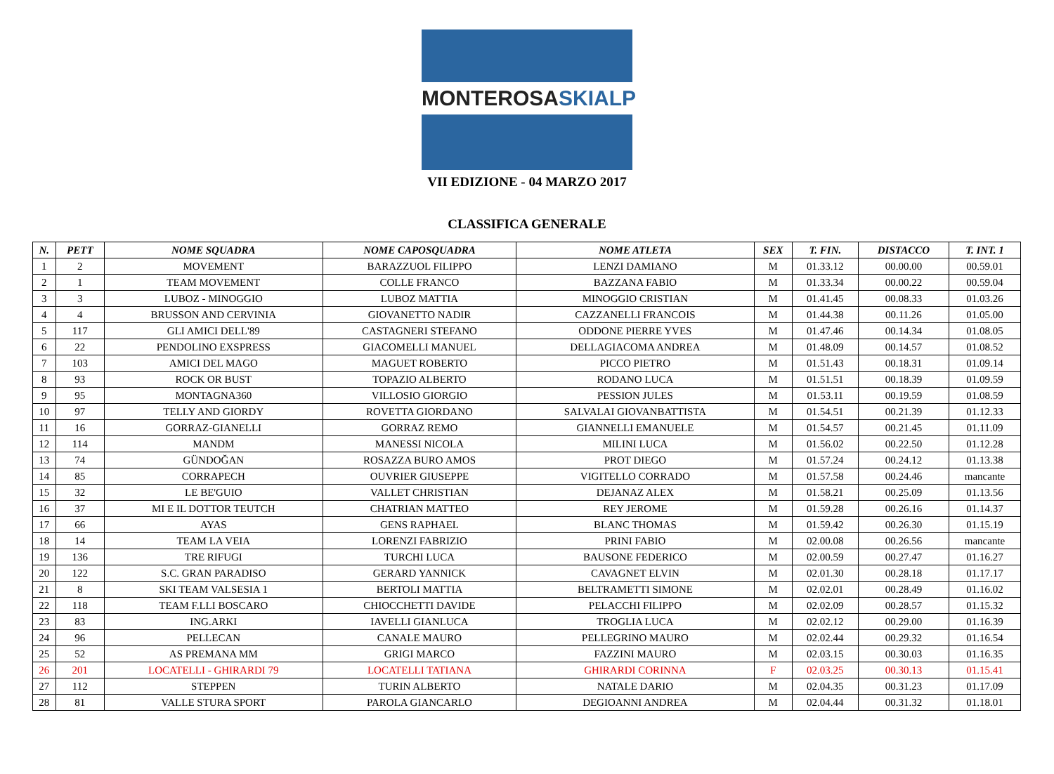MONTEROSASKIALP
VII EDIZIONE - 04 MARZO 2017
CLASSIFICA GENERALE
| N. | PETT | NOME SQUADRA | NOME CAPOSQUADRA | NOME ATLETA | SEX | T. FIN. | DISTACCO | T. INT. 1 |
| --- | --- | --- | --- | --- | --- | --- | --- | --- |
| 1 | 2 | MOVEMENT | BARAZZUOL FILIPPO | LENZI DAMIANO | M | 01.33.12 | 00.00.00 | 00.59.01 |
| 2 | 1 | TEAM MOVEMENT | COLLE FRANCO | BAZZANA FABIO | M | 01.33.34 | 00.00.22 | 00.59.04 |
| 3 | 3 | LUBOZ - MINOGGIO | LUBOZ MATTIA | MINOGGIO CRISTIAN | M | 01.41.45 | 00.08.33 | 01.03.26 |
| 4 | 4 | BRUSSON AND CERVINIA | GIOVANETTO NADIR | CAZZANELLI FRANCOIS | M | 01.44.38 | 00.11.26 | 01.05.00 |
| 5 | 117 | GLI AMICI DELL'89 | CASTAGNERI STEFANO | ODDONE PIERRE YVES | M | 01.47.46 | 00.14.34 | 01.08.05 |
| 6 | 22 | PENDOLINO EXSPRESS | GIACOMELLI MANUEL | DELLAGIACOMA ANDREA | M | 01.48.09 | 00.14.57 | 01.08.52 |
| 7 | 103 | AMICI DEL MAGO | MAGUET ROBERTO | PICCO PIETRO | M | 01.51.43 | 00.18.31 | 01.09.14 |
| 8 | 93 | ROCK OR BUST | TOPAZIO ALBERTO | RODANO LUCA | M | 01.51.51 | 00.18.39 | 01.09.59 |
| 9 | 95 | MONTAGNA360 | VILLOSIO GIORGIO | PESSION JULES | M | 01.53.11 | 00.19.59 | 01.08.59 |
| 10 | 97 | TELLY AND GIORDY | ROVETTA GIORDANO | SALVALAI GIOVANBATTISTA | M | 01.54.51 | 00.21.39 | 01.12.33 |
| 11 | 16 | GORRAZ-GIANELLI | GORRAZ REMO | GIANNELLI EMANUELE | M | 01.54.57 | 00.21.45 | 01.11.09 |
| 12 | 114 | MANDM | MANESSI NICOLA | MILINI LUCA | M | 01.56.02 | 00.22.50 | 01.12.28 |
| 13 | 74 | GÜNDOĞAN | ROSAZZA BURO AMOS | PROT DIEGO | M | 01.57.24 | 00.24.12 | 01.13.38 |
| 14 | 85 | CORRAPECH | OUVRIER GIUSEPPE | VIGITELLO CORRADO | M | 01.57.58 | 00.24.46 | mancante |
| 15 | 32 | LE BE'GUIO | VALLET CHRISTIAN | DEJANAZ ALEX | M | 01.58.21 | 00.25.09 | 01.13.56 |
| 16 | 37 | MI E IL DOTTOR TEUTCH | CHATRIAN MATTEO | REY JEROME | M | 01.59.28 | 00.26.16 | 01.14.37 |
| 17 | 66 | AYAS | GENS RAPHAEL | BLANC THOMAS | M | 01.59.42 | 00.26.30 | 01.15.19 |
| 18 | 14 | TEAM LA VEIA | LORENZI FABRIZIO | PRINI FABIO | M | 02.00.08 | 00.26.56 | mancante |
| 19 | 136 | TRE RIFUGI | TURCHI LUCA | BAUSONE FEDERICO | M | 02.00.59 | 00.27.47 | 01.16.27 |
| 20 | 122 | S.C. GRAN PARADISO | GERARD YANNICK | CAVAGNET ELVIN | M | 02.01.30 | 00.28.18 | 01.17.17 |
| 21 | 8 | SKI TEAM VALSESIA 1 | BERTOLI MATTIA | BELTRAMETTI SIMONE | M | 02.02.01 | 00.28.49 | 01.16.02 |
| 22 | 118 | TEAM F.LLI BOSCARO | CHIOCCHETTI DAVIDE | PELACCHI FILIPPO | M | 02.02.09 | 00.28.57 | 01.15.32 |
| 23 | 83 | ING.ARKI | IAVELLI GIANLUCA | TROGLIA LUCA | M | 02.02.12 | 00.29.00 | 01.16.39 |
| 24 | 96 | PELLECAN | CANALE MAURO | PELLEGRINO MAURO | M | 02.02.44 | 00.29.32 | 01.16.54 |
| 25 | 52 | AS PREMANA MM | GRIGI MARCO | FAZZINI MAURO | M | 02.03.15 | 00.30.03 | 01.16.35 |
| 26 | 201 | LOCATELLI - GHIRARDI 79 | LOCATELLI TATIANA | GHIRARDI CORINNA | F | 02.03.25 | 00.30.13 | 01.15.41 |
| 27 | 112 | STEPPEN | TURIN ALBERTO | NATALE DARIO | M | 02.04.35 | 00.31.23 | 01.17.09 |
| 28 | 81 | VALLE STURA SPORT | PAROLA GIANCARLO | DEGIOANNI ANDREA | M | 02.04.44 | 00.31.32 | 01.18.01 |